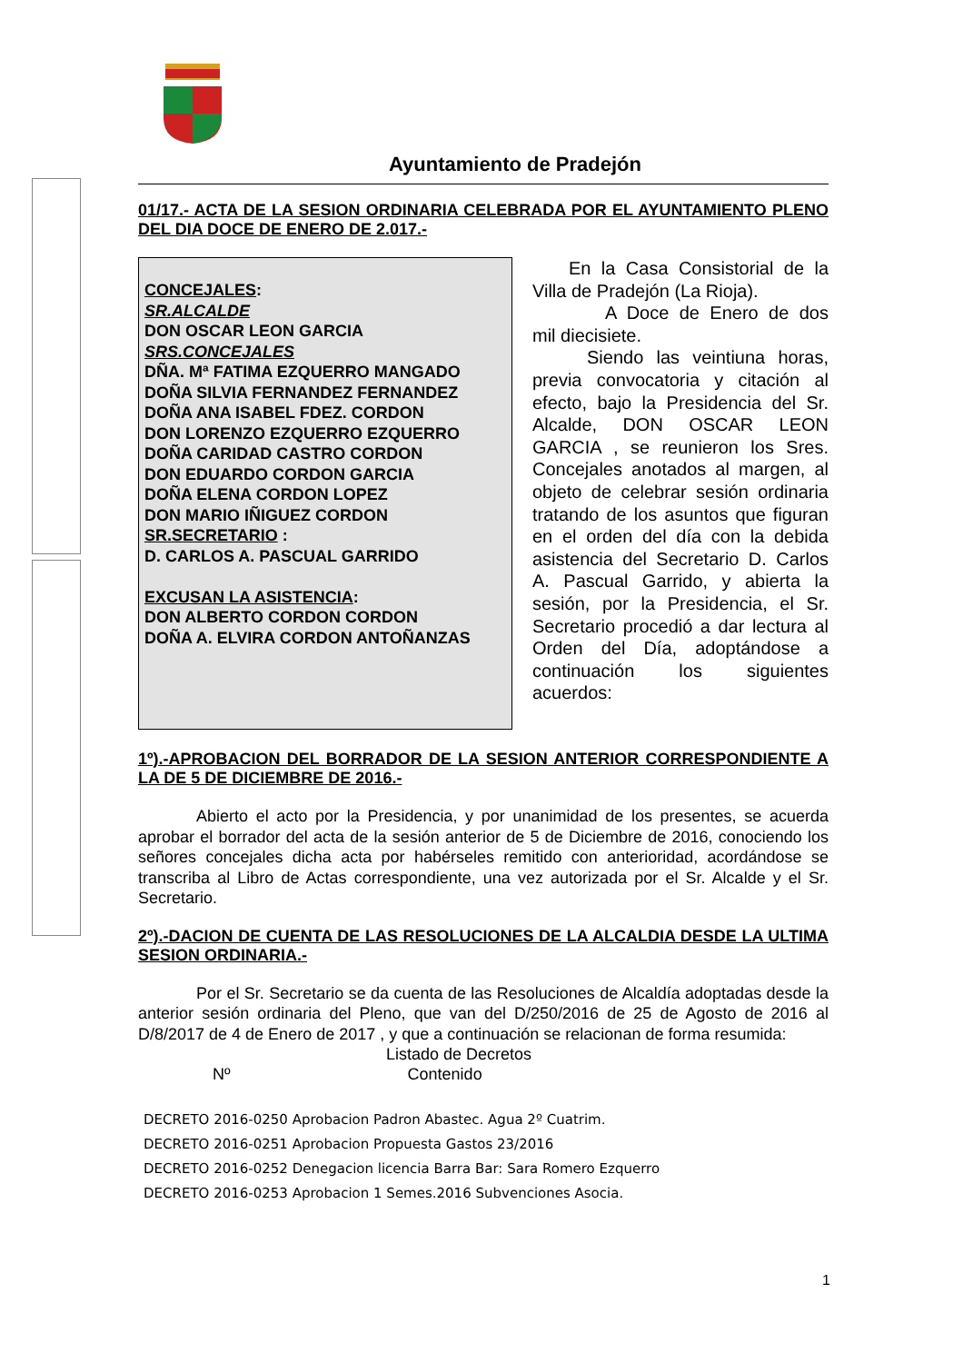Ayuntamiento de Pradejón
01/17.- ACTA DE LA SESION ORDINARIA CELEBRADA POR EL AYUNTAMIENTO PLENO DEL DIA DOCE DE ENERO DE 2.017.-
CONCEJALES:
SR.ALCALDE
DON OSCAR LEON GARCIA
SRS.CONCEJALES
DÑA. Mª FATIMA EZQUERRO MANGADO
DOÑA SILVIA FERNANDEZ FERNANDEZ
DOÑA ANA ISABEL FDEZ. CORDON
DON LORENZO EZQUERRO EZQUERRO
DOÑA CARIDAD CASTRO CORDON
DON EDUARDO CORDON GARCIA
DOÑA ELENA CORDON LOPEZ
DON MARIO IÑIGUEZ CORDON
SR.SECRETARIO :
D. CARLOS A. PASCUAL GARRIDO
EXCUSAN LA ASISTENCIA:
DON ALBERTO CORDON CORDON
DOÑA A. ELVIRA CORDON ANTOÑANZAS
  En la Casa Consistorial de la Villa de Pradejón (La Rioja).
    A Doce de Enero de dos mil diecisiete.
   Siendo las veintiuna horas, previa convocatoria y citación al efecto, bajo la Presidencia del Sr. Alcalde, DON OSCAR LEON GARCIA , se reunieron los Sres. Concejales anotados al margen, al objeto de celebrar sesión ordinaria tratando de los asuntos que figuran en el orden del día con la debida asistencia del Secretario D. Carlos A. Pascual Garrido, y abierta la sesión, por la Presidencia, el Sr. Secretario procedió a dar lectura al Orden del Día, adoptándose a continuación los siguientes acuerdos:
1º).-APROBACION DEL BORRADOR DE LA SESION ANTERIOR CORRESPONDIENTE A LA DE 5 DE DICIEMBRE DE 2016.-
Abierto el acto por la Presidencia, y por unanimidad de los presentes, se acuerda aprobar el borrador del acta de la sesión anterior de 5 de Diciembre de 2016, conociendo los señores concejales dicha acta por habérseles remitido con anterioridad, acordándose se transcriba al Libro de Actas correspondiente, una vez autorizada por el Sr. Alcalde y el Sr. Secretario.
2º).-DACION DE CUENTA DE LAS RESOLUCIONES DE LA ALCALDIA DESDE LA ULTIMA SESION ORDINARIA.-
Por el Sr. Secretario se da cuenta de las Resoluciones de Alcaldía adoptadas desde la anterior sesión ordinaria del Pleno, que van del D/250/2016 de 25 de Agosto de 2016 al D/8/2017 de 4 de Enero de 2017 , y que a continuación se relacionan de forma resumida:
Listado de Decretos
Nº Contenido
DECRETO 2016-0250 Aprobacion Padron Abastec. Agua 2º Cuatrim.
DECRETO 2016-0251 Aprobacion Propuesta Gastos 23/2016
DECRETO 2016-0252 Denegacion licencia Barra Bar: Sara Romero Ezquerro
DECRETO 2016-0253 Aprobacion 1 Semes.2016 Subvenciones Asocia.
1